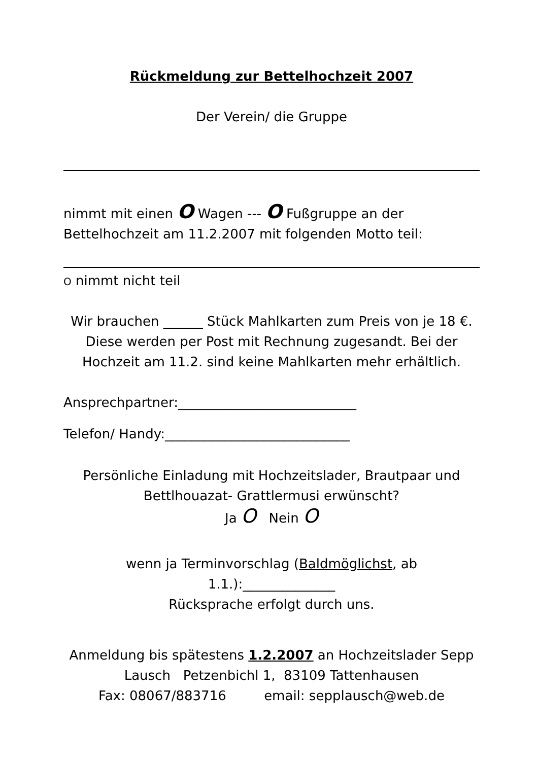Rückmeldung zur Bettelhochzeit 2007
Der Verein/ die Gruppe
nimmt mit einen O Wagen --- O Fußgruppe an der
Bettelhochzeit am 11.2.2007 mit folgenden Motto teil:
O nimmt nicht teil
Wir brauchen ______ Stück Mahlkarten zum Preis von je 18 €. Diese werden per Post mit Rechnung zugesandt. Bei der Hochzeit am 11.2. sind keine Mahlkarten mehr erhältlich.
Ansprechpartner:___________________________
Telefon/ Handy:____________________________
Persönliche Einladung mit Hochzeitslader, Brautpaar und Bettlhouazat- Grattlermusi erwünscht?
Ja O Nein O
wenn ja Terminvorschlag (Baldmöglichst, ab
1.1.):______________
Rücksprache erfolgt durch uns.
Anmeldung bis spätestens 1.2.2007 an Hochzeitslader Sepp Lausch Petzenbichl 1, 83109 Tattenhausen
Fax: 08067/883716 email: sepplausch@web.de